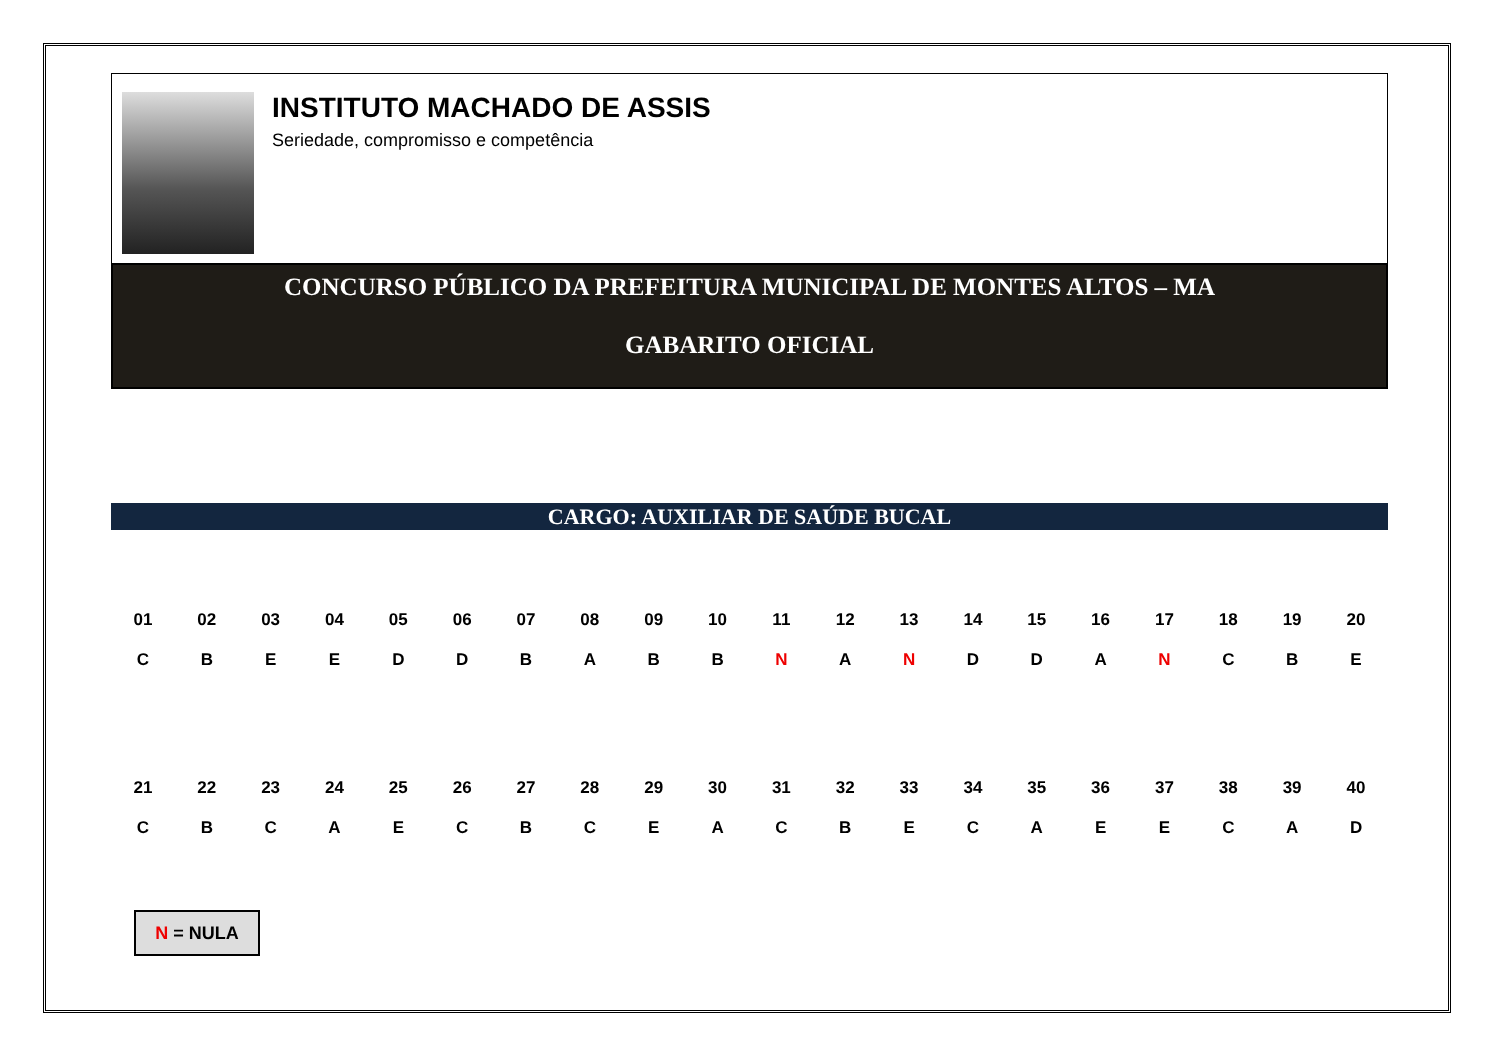INSTITUTO MACHADO DE ASSIS
Seriedade, compromisso e competência
CONCURSO PÚBLICO DA PREFEITURA MUNICIPAL DE MONTES ALTOS – MA
GABARITO OFICIAL
CARGO: AUXILIAR DE SAÚDE BUCAL
| 01 | 02 | 03 | 04 | 05 | 06 | 07 | 08 | 09 | 10 | 11 | 12 | 13 | 14 | 15 | 16 | 17 | 18 | 19 | 20 |
| C | B | E | E | D | D | B | A | B | B | N | A | N | D | D | A | N | C | B | E |
| 21 | 22 | 23 | 24 | 25 | 26 | 27 | 28 | 29 | 30 | 31 | 32 | 33 | 34 | 35 | 36 | 37 | 38 | 39 | 40 |
| C | B | C | A | E | C | B | C | E | A | C | B | E | C | A | E | E | C | A | D |
N = NULA